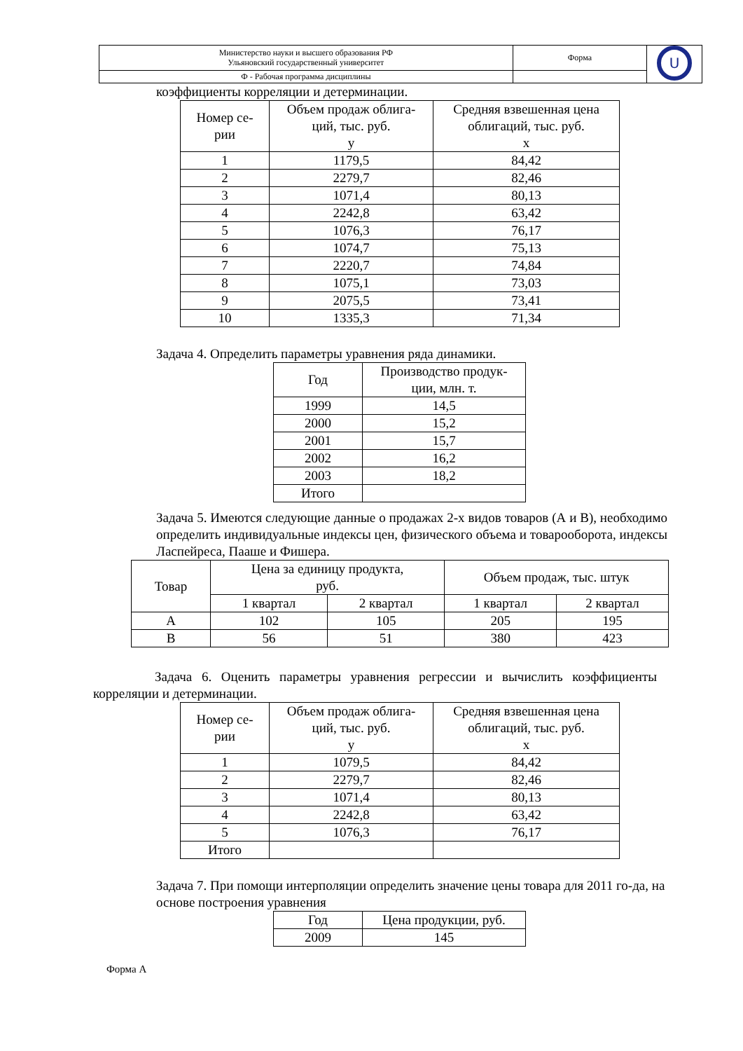| Министерство науки и высшего образования РФ Ульяновский государственный университет | Форма | U |
| Ф - Рабочая программа дисциплины | | |
коэффициенты корреляции и детерминации.
| Номер се- рии | Объем продаж облига- ций, тыс. руб. y | Средняя взвешенная цена облигаций, тыс. руб. x |
| --- | --- | --- |
| 1 | 1179,5 | 84,42 |
| 2 | 2279,7 | 82,46 |
| 3 | 1071,4 | 80,13 |
| 4 | 2242,8 | 63,42 |
| 5 | 1076,3 | 76,17 |
| 6 | 1074,7 | 75,13 |
| 7 | 2220,7 | 74,84 |
| 8 | 1075,1 | 73,03 |
| 9 | 2075,5 | 73,41 |
| 10 | 1335,3 | 71,34 |
Задача 4. Определить параметры уравнения ряда динамики.
| Год | Производство продук- ции, млн. т. |
| --- | --- |
| 1999 | 14,5 |
| 2000 | 15,2 |
| 2001 | 15,7 |
| 2002 | 16,2 |
| 2003 | 18,2 |
| Итого | |
Задача 5. Имеются следующие данные о продажах 2-х видов товаров (А и В), необходимо определить индивидуальные индексы цен, физического объема и товарооборота, индексы Ласпейреса, Пааше и Фишера.
| Товар | Цена за единицу продукта, руб. | | Объем продаж, тыс. штук | |
| --- | --- | --- | --- | --- |
| | 1 квартал | 2 квартал | 1 квартал | 2 квартал |
| A | 102 | 105 | 205 | 195 |
| B | 56 | 51 | 380 | 423 |
Задача 6. Оценить параметры уравнения регрессии и вычислить коэффициенты корреляции и детерминации.
| Номер се- рии | Объем продаж облига- ций, тыс. руб. y | Средняя взвешенная цена облигаций, тыс. руб. x |
| --- | --- | --- |
| 1 | 1079,5 | 84,42 |
| 2 | 2279,7 | 82,46 |
| 3 | 1071,4 | 80,13 |
| 4 | 2242,8 | 63,42 |
| 5 | 1076,3 | 76,17 |
| Итого | | |
Задача 7. При помощи интерполяции определить значение цены товара для 2011 го-да, на основе построения уравнения
| Год | Цена продукции, руб. |
| --- | --- |
| 2009 | 145 |
Форма А